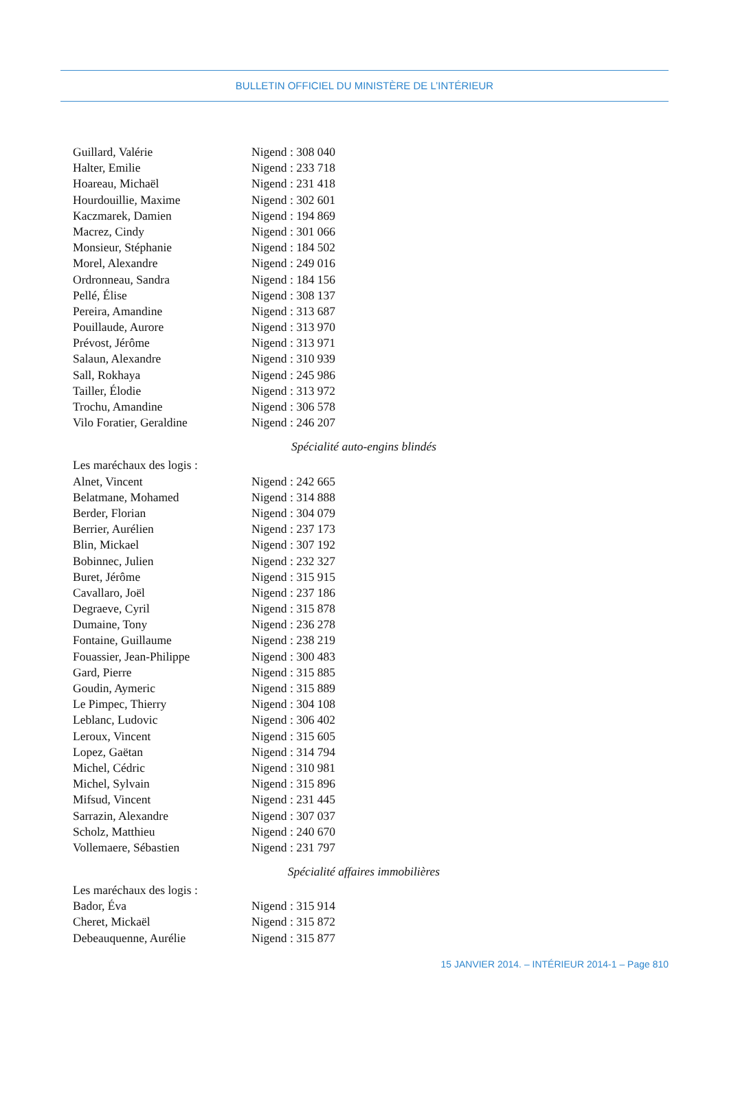BULLETIN OFFICIEL DU MINISTÈRE DE L’INTÉRIEUR
Guillard, Valérie Nigend : 308 040
Halter, Emilie Nigend : 233 718
Hoareau, Michaël Nigend : 231 418
Hourdouillie, Maxime Nigend : 302 601
Kaczmarek, Damien Nigend : 194 869
Macrez, Cindy Nigend : 301 066
Monsieur, Stéphanie Nigend : 184 502
Morel, Alexandre Nigend : 249 016
Ordronneau, Sandra Nigend : 184 156
Pellé, Élise Nigend : 308 137
Pereira, Amandine Nigend : 313 687
Pouillaude, Aurore Nigend : 313 970
Prévost, Jérôme Nigend : 313 971
Salaun, Alexandre Nigend : 310 939
Sall, Rokhaya Nigend : 245 986
Tailler, Élodie Nigend : 313 972
Trochu, Amandine Nigend : 306 578
Vilo Foratier, Geraldine Nigend : 246 207
Spécialité auto-engins blindés
Les maréchaux des logis :
Alnet, Vincent Nigend : 242 665
Belatmane, Mohamed Nigend : 314 888
Berder, Florian Nigend : 304 079
Berrier, Aurélien Nigend : 237 173
Blin, Mickael Nigend : 307 192
Bobinnec, Julien Nigend : 232 327
Buret, Jérôme Nigend : 315 915
Cavallaro, Joël Nigend : 237 186
Degraeve, Cyril Nigend : 315 878
Dumaine, Tony Nigend : 236 278
Fontaine, Guillaume Nigend : 238 219
Fouassier, Jean-Philippe Nigend : 300 483
Gard, Pierre Nigend : 315 885
Goudin, Aymeric Nigend : 315 889
Le Pimpec, Thierry Nigend : 304 108
Leblanc, Ludovic Nigend : 306 402
Leroux, Vincent Nigend : 315 605
Lopez, Gaëtan Nigend : 314 794
Michel, Cédric Nigend : 310 981
Michel, Sylvain Nigend : 315 896
Mifsud, Vincent Nigend : 231 445
Sarrazin, Alexandre Nigend : 307 037
Scholz, Matthieu Nigend : 240 670
Vollemaere, Sébastien Nigend : 231 797
Spécialité affaires immobilières
Les maréchaux des logis :
Bador, Éva Nigend : 315 914
Cheret, Mickaël Nigend : 315 872
Debeauquenne, Aurélie Nigend : 315 877
15 JANVIER 2014. – INTÉRIEUR 2014-1 – Page 810